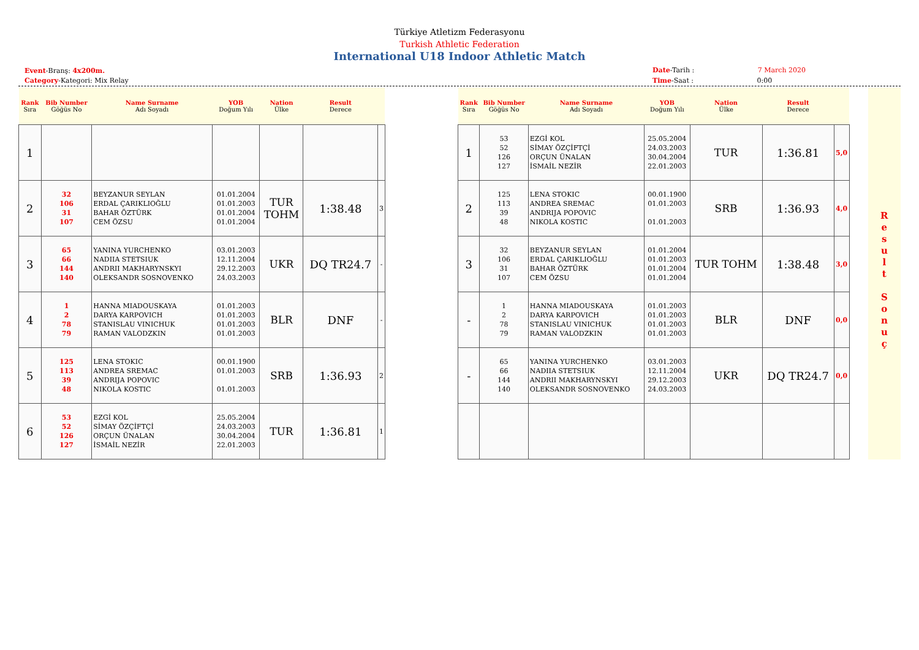Türkiye Atletizm Federasyonu
Turkish Athletic Federation
International U18 Indoor Athletic Match
Event-Branş: 4x200m.
Category-Kategori: Mix Relay
Date-Tarih : 7 March 2020
Time-Saat : 0:00
| Rank Sıra | Bib Number Göğüs No | Name Surname Adı Soyadı | YOB Doğum Yılı | Nation Ülke | Result Derece | |
| --- | --- | --- | --- | --- | --- | --- |
| 1 | | | | | | |
| 2 | 32 106 31 107 | BEYZANUR SEYLAN ERDAL ÇARIKLIOĞLU BAHAR ÖZTÜRK CEM ÖZSU | 01.01.2004 01.01.2003 01.01.2004 01.01.2004 | TUR TOHM | 1:38.48 | 3 |
| 3 | 65 66 144 140 | YANINA YURCHENKO NADIIA STETSIUK ANDRII MAKHARYNSKYI OLEKSANDR SOSNOVENKO | 03.01.2003 12.11.2004 29.12.2003 24.03.2003 | UKR | DQ TR24.7 | - |
| 4 | 1 2 78 79 | HANNA MIADOUSKAYA DARYA KARPOVICH STANISLAU VINICHUK RAMAN VALODZKIN | 01.01.2003 01.01.2003 01.01.2003 01.01.2003 | BLR | DNF | - |
| 5 | 125 113 39 48 | LENA STOKIC ANDREA SREMAC ANDRIJA POPOVIC NIKOLA KOSTIC | 00.01.1900 01.01.2003 01.01.2003 | SRB | 1:36.93 | 2 |
| 6 | 53 52 126 127 | EZGİ KOL SİMAY ÖZÇİFTÇİ ORÇUN ÜNALAN İSMAİL NEZİR | 25.05.2004 24.03.2003 30.04.2004 22.01.2003 | TUR | 1:36.81 | 1 |
| Rank Sıra | Bib Number Göğüs No | Name Surname Adı Soyadı | YOB Doğum Yılı | Nation Ülke | Result Derece | |
| --- | --- | --- | --- | --- | --- | --- |
| 1 | 53 52 126 127 | EZGİ KOL SİMAY ÖZÇİFTÇİ ORÇUN ÜNALAN İSMAİL NEZİR | 25.05.2004 24.03.2003 30.04.2004 22.01.2003 | TUR | 1:36.81 | 5,0 |
| 2 | 125 113 39 48 | LENA STOKIC ANDREA SREMAC ANDRIJA POPOVIC NIKOLA KOSTIC | 00.01.1900 01.01.2003 01.01.2003 | SRB | 1:36.93 | 4,0 |
| 3 | 32 106 31 107 | BEYZANUR SEYLAN ERDAL ÇARIKLIOĞLU BAHAR ÖZTÜRK CEM ÖZSU | 01.01.2004 01.01.2003 01.01.2004 01.01.2004 | TUR TOHM | 1:38.48 | 3,0 |
| - | 1 2 78 79 | HANNA MIADOUSKAYA DARYA KARPOVICH STANISLAU VINICHUK RAMAN VALODZKIN | 01.01.2003 01.01.2003 01.01.2003 01.01.2003 | BLR | DNF | 0,0 |
| - | 65 66 144 140 | YANINA YURCHENKO NADIIA STETSIUK ANDRII MAKHARYNSKYI OLEKSANDR SOSNOVENKO | 03.01.2003 12.11.2004 29.12.2003 24.03.2003 | UKR | DQ TR24.7 | 0,0 |
R
e
s
u
l
t
S
o
n
u
ç